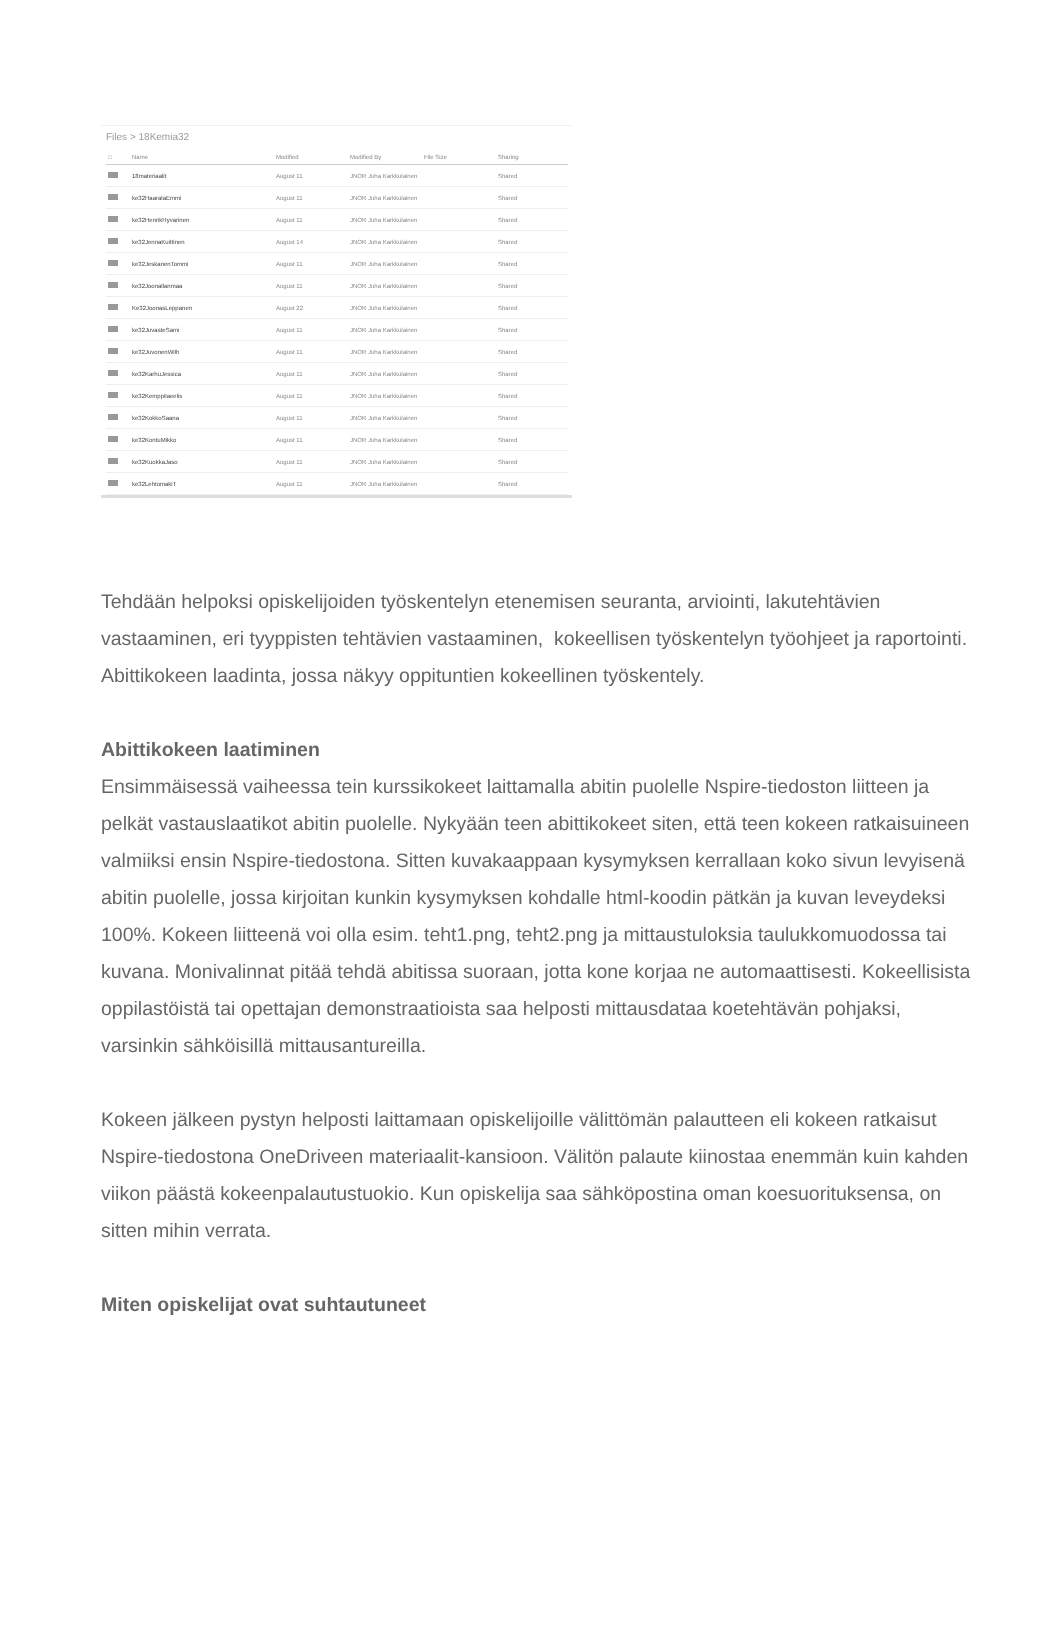Files > 18Kemia32
| □ | Name | Modified | Modified By | File Size | Sharing |
| --- | --- | --- | --- | --- | --- |
| | 18materiaalit | August 11 | JNOR Juha Karkkulainen | | Shared |
| | ke32HaaralaEmmi | August 11 | JNOR Juha Karkkulainen | | Shared |
| | ke32HenrikHyvarinen | August 11 | JNOR Juha Karkkulainen | | Shared |
| | ke32JennaKuittinen | August 14 | JNOR Juha Karkkulainen | | Shared |
| | ke32JeskanenTommi | August 11 | JNOR Juha Karkkulainen | | Shared |
| | ke32Joonallanmaa | August 11 | JNOR Juha Karkkulainen | | Shared |
| | Ke32JoonasLeppanen | August 22 | JNOR Juha Karkkulainen | | Shared |
| | ke32JuvasteSami | August 11 | JNOR Juha Karkkulainen | | Shared |
| | ke32JuvonenWilh | August 11 | JNOR Juha Karkkulainen | | Shared |
| | ke32KarhuJessica | August 11 | JNOR Juha Karkkulainen | | Shared |
| | ke32Kemppilaeelis | August 11 | JNOR Juha Karkkulainen | | Shared |
| | ke32KokkoSaana | August 11 | JNOR Juha Karkkulainen | | Shared |
| | ke32KontuMikko | August 11 | JNOR Juha Karkkulainen | | Shared |
| | ke32KuokkaJaso | August 11 | JNOR Juha Karkkulainen | | Shared |
| | ke32LehtomakiT | August 11 | JNOR Juha Karkkulainen | | Shared |
Tehdään helpoksi opiskelijoiden työskentelyn etenemisen seuranta, arviointi, lakutehtävien vastaaminen, eri tyyppisten tehtävien vastaaminen, kokeellisen työskentelyn työohjeet ja raportointi. Abittikokeen laadinta, jossa näkyy oppituntien kokeellinen työskentely.
Abittikokeen laatiminen
Ensimmäisessä vaiheessa tein kurssikokeet laittamalla abitin puolelle Nspire-tiedoston liitteen ja pelkät vastauslaatikot abitin puolelle. Nykyään teen abittikokeet siten, että teen kokeen ratkaisuineen valmiiksi ensin Nspire-tiedostona. Sitten kuvakaappaan kysymyksen kerrallaan koko sivun levyisenä abitin puolelle, jossa kirjoitan kunkin kysymyksen kohdalle html-koodin pätkän ja kuvan leveydeksi 100%. Kokeen liitteenä voi olla esim. teht1.png, teht2.png ja mittaustuloksia taulukkomuodossa tai kuvana. Monivalinnat pitää tehdä abitissa suoraan, jotta kone korjaa ne automaattisesti. Kokeellisista oppilastöistä tai opettajan demonstraatioista saa helposti mittausdataa koetehtävän pohjaksi, varsinkin sähköisillä mittausantureilla.
Kokeen jälkeen pystyn helposti laittamaan opiskelijoille välittömän palautteen eli kokeen ratkaisut Nspire-tiedostona OneDriveen materiaalit-kansioon. Välitön palaute kiinostaa enemmän kuin kahden viikon päästä kokeenpalautustuokio. Kun opiskelija saa sähköpostina oman koesuorituksensa, on sitten mihin verrata.
Miten opiskelijat ovat suhtautuneet